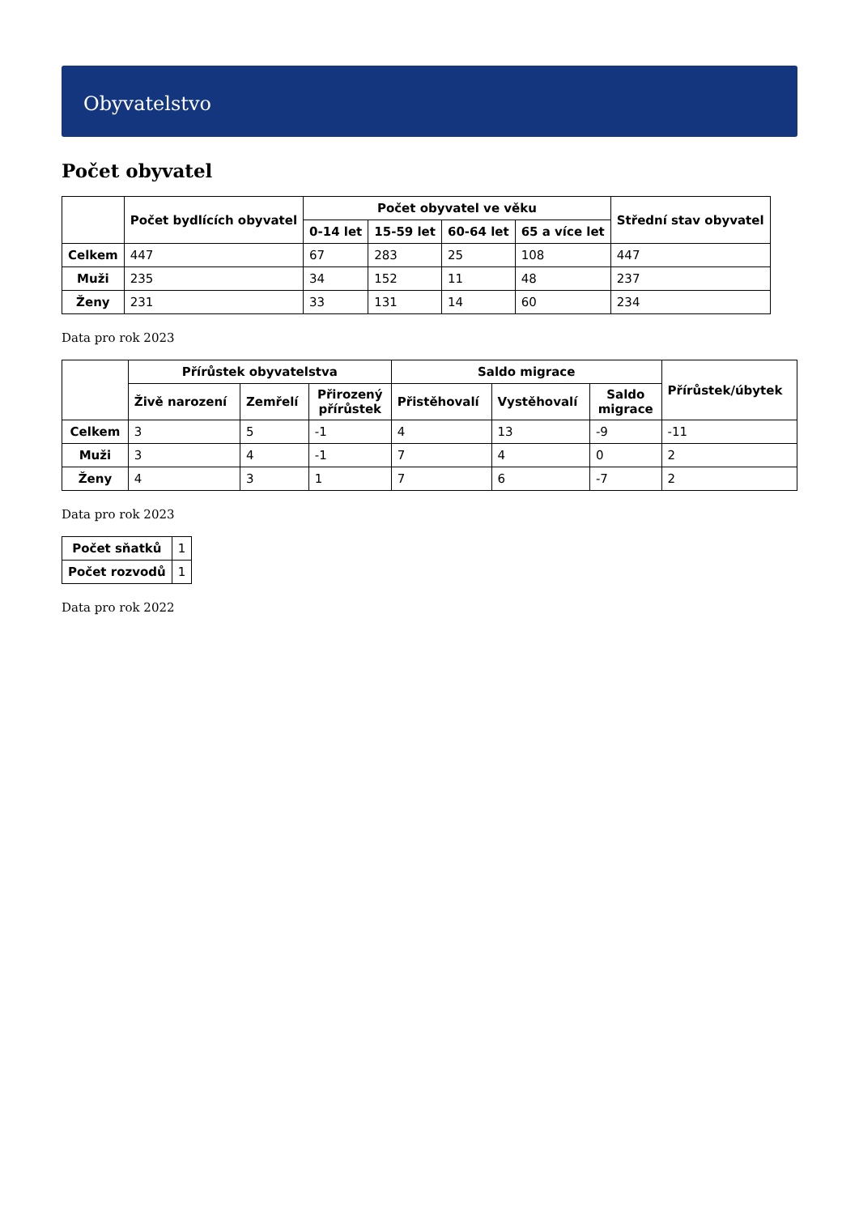Obyvatelstvo
Počet obyvatel
| | Počet bydlících obyvatel | Počet obyvatel ve věku | | | | Střední stav obyvatel |
| --- | --- | --- | --- | --- | --- | --- |
| | | 0-14 let | 15-59 let | 60-64 let | 65 a více let | |
| Celkem | 447 | 67 | 283 | 25 | 108 | 447 |
| Muži | 235 | 34 | 152 | 11 | 48 | 237 |
| Ženy | 231 | 33 | 131 | 14 | 60 | 234 |
Data pro rok 2023
| | Přírůstek obyvatelstva | | | Saldo migrace | | | Přírůstek/úbytek |
| --- | --- | --- | --- | --- | --- | --- | --- |
| | Živě narození | Zemřelí | Přirozený přírůstek | Přistěhovalí | Vystěhovalí | Saldo migrace | |
| Celkem | 3 | 5 | -1 | 4 | 13 | -9 | -11 |
| Muži | 3 | 4 | -1 | 7 | 4 | 0 | 2 |
| Ženy | 4 | 3 | 1 | 7 | 6 | -7 | 2 |
Data pro rok 2023
| Počet sňatků | 1 |
| Počet rozvodů | 1 |
Data pro rok 2022